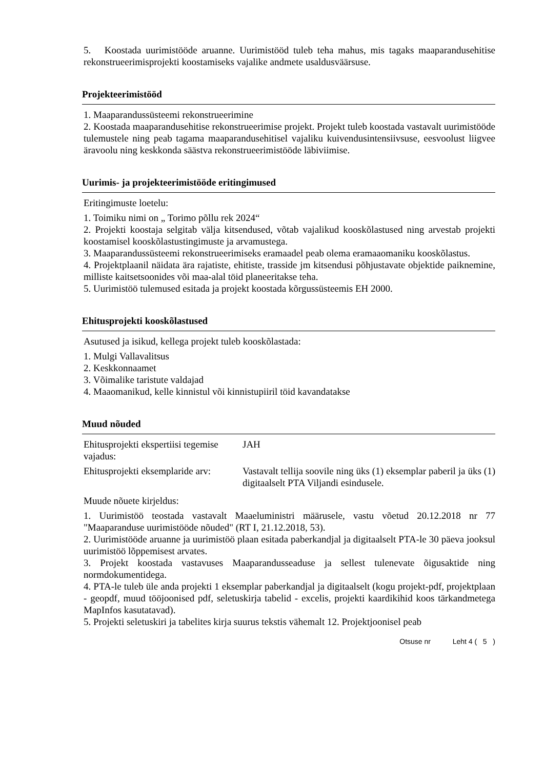5. Koostada uurimistööde aruanne. Uurimistööd tuleb teha mahus, mis tagaks maaparandusehitise rekonstrueerimisprojekti koostamiseks vajalike andmete usaldusväärsuse.
Projekteerimistööd
1. Maaparandussüsteemi rekonstrueerimine
2. Koostada maaparandusehitise rekonstrueerimise projekt. Projekt tuleb koostada vastavalt uurimistööde tulemustele ning peab tagama maaparandusehitisel vajaliku kuivendusintensiivsuse, eesvoolust liigvee äravoolu ning keskkonda säästva rekonstrueerimistööde läbiviimise.
Uurimis- ja projekteerimistööde eritingimused
Eritingimuste loetelu:
1. Toimiku nimi on „ Torimo põllu rek 2024“
2. Projekti koostaja selgitab välja kitsendused, võtab vajalikud kooskõlastused ning arvestab projekti koostamisel kooskõlastustingimuste ja arvamustega.
3. Maaparandussüsteemi rekonstrueerimiseks eramaadel peab olema eramaaomaniku kooskõlastus.
4. Projektplaanil näidata ära rajatiste, ehitiste, trasside jm kitsendusi põhjustavate objektide paiknemine, milliste kaitsetsoonides või maa-alal töid planeeritakse teha.
5. Uurimistöö tulemused esitada ja projekt koostada kõrgussüsteemis EH 2000.
Ehitusprojekti kooskõlastused
Asutused ja isikud, kellega projekt tuleb kooskõlastada:
1. Mulgi Vallavalitsus
2. Keskkonnaamet
3. Võimalike taristute valdajad
4. Maaomanikud, kelle kinnistul või kinnistupiiril töid kavandatakse
Muud nõuded
| Ehitusprojekti ekspertiisi tegemise vajadus: | JAH |
| Ehitusprojekti eksemplaride arv: | Vastavalt tellija soovile ning üks (1) eksemplar paberil ja üks (1) digitaalselt PTA Viljandi esindusele. |
Muude nõuete kirjeldus:
1. Uurimistöö teostada vastavalt Maaeluministri määrusele, vastu võetud 20.12.2018 nr 77 "Maaparanduse uurimistööde nõuded" (RT I, 21.12.2018, 53).
2. Uurimistööde aruanne ja uurimistöö plaan esitada paberkandjal ja digitaalselt PTA-le 30 päeva jooksul uurimistöö lõppemisest arvates.
3. Projekt koostada vastavuses Maaparandusseaduse ja sellest tulenevate õigusaktide ning normdokumentidega.
4. PTA-le tuleb üle anda projekti 1 eksemplar paberkandjal ja digitaalselt (kogu projekt-pdf, projektplaan - geopdf, muud tööjoonised pdf, seletuskirja tabelid - excelis, projekti kaardikihid koos tärkandmetega MapInfos kasutatavad).
5. Projekti seletuskiri ja tabelites kirja suurus tekstis vähemalt 12. Projektjoonisel peab
Otsuse nr Leht 4 ( 5 )